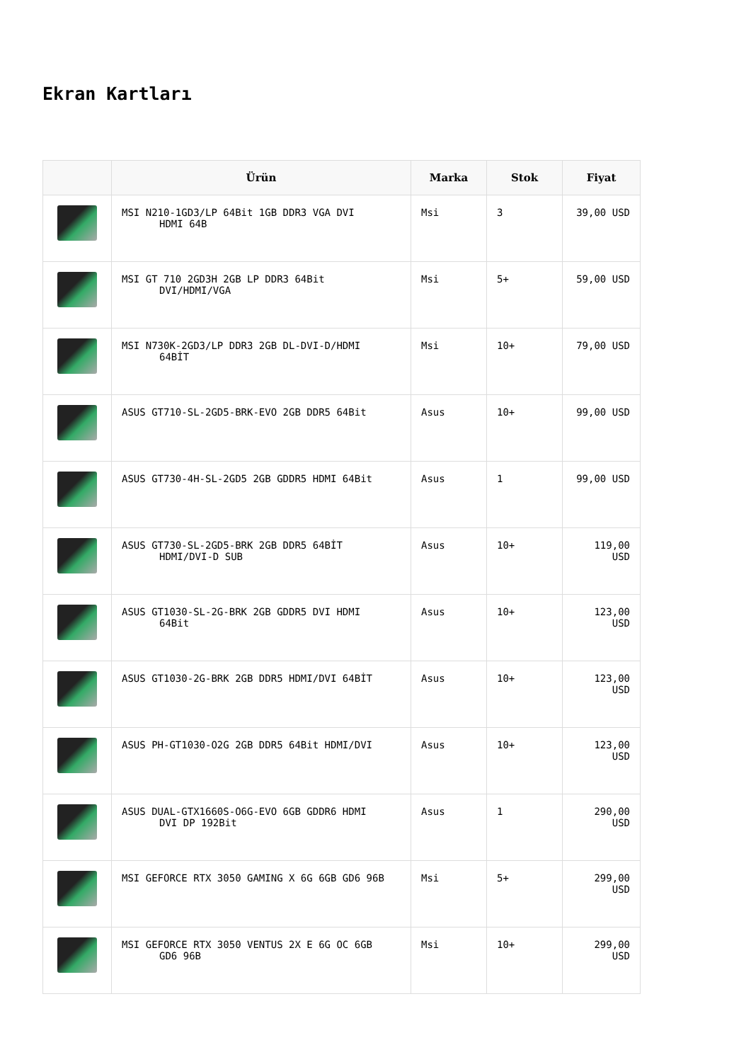Ekran Kartları
| | Ürün | Marka | Stok | Fiyat |
| --- | --- | --- | --- | --- |
| | MSI N210-1GD3/LP 64Bit 1GB DDR3 VGA DVI HDMI 64B | Msi | 3 | 39,00 USD |
| | MSI GT 710 2GD3H 2GB LP DDR3 64Bit DVI/HDMI/VGA | Msi | 5+ | 59,00 USD |
| | MSI N730K-2GD3/LP DDR3 2GB DL-DVI-D/HDMI 64BİT | Msi | 10+ | 79,00 USD |
| | ASUS GT710-SL-2GD5-BRK-EVO 2GB DDR5 64Bit | Asus | 10+ | 99,00 USD |
| | ASUS GT730-4H-SL-2GD5 2GB GDDR5 HDMI 64Bit | Asus | 1 | 99,00 USD |
| | ASUS GT730-SL-2GD5-BRK 2GB DDR5 64BİT HDMI/DVI-D SUB | Asus | 10+ | 119,00 USD |
| | ASUS GT1030-SL-2G-BRK 2GB GDDR5 DVI HDMI 64Bit | Asus | 10+ | 123,00 USD |
| | ASUS GT1030-2G-BRK 2GB DDR5 HDMI/DVI 64BİT | Asus | 10+ | 123,00 USD |
| | ASUS PH-GT1030-O2G 2GB DDR5 64Bit HDMI/DVI | Asus | 10+ | 123,00 USD |
| | ASUS DUAL-GTX1660S-O6G-EVO 6GB GDDR6 HDMI DVI DP 192Bit | Asus | 1 | 290,00 USD |
| | MSI GEFORCE RTX 3050 GAMING X 6G 6GB GD6 96B | Msi | 5+ | 299,00 USD |
| | MSI GEFORCE RTX 3050 VENTUS 2X E 6G OC 6GB GD6 96B | Msi | 10+ | 299,00 USD |